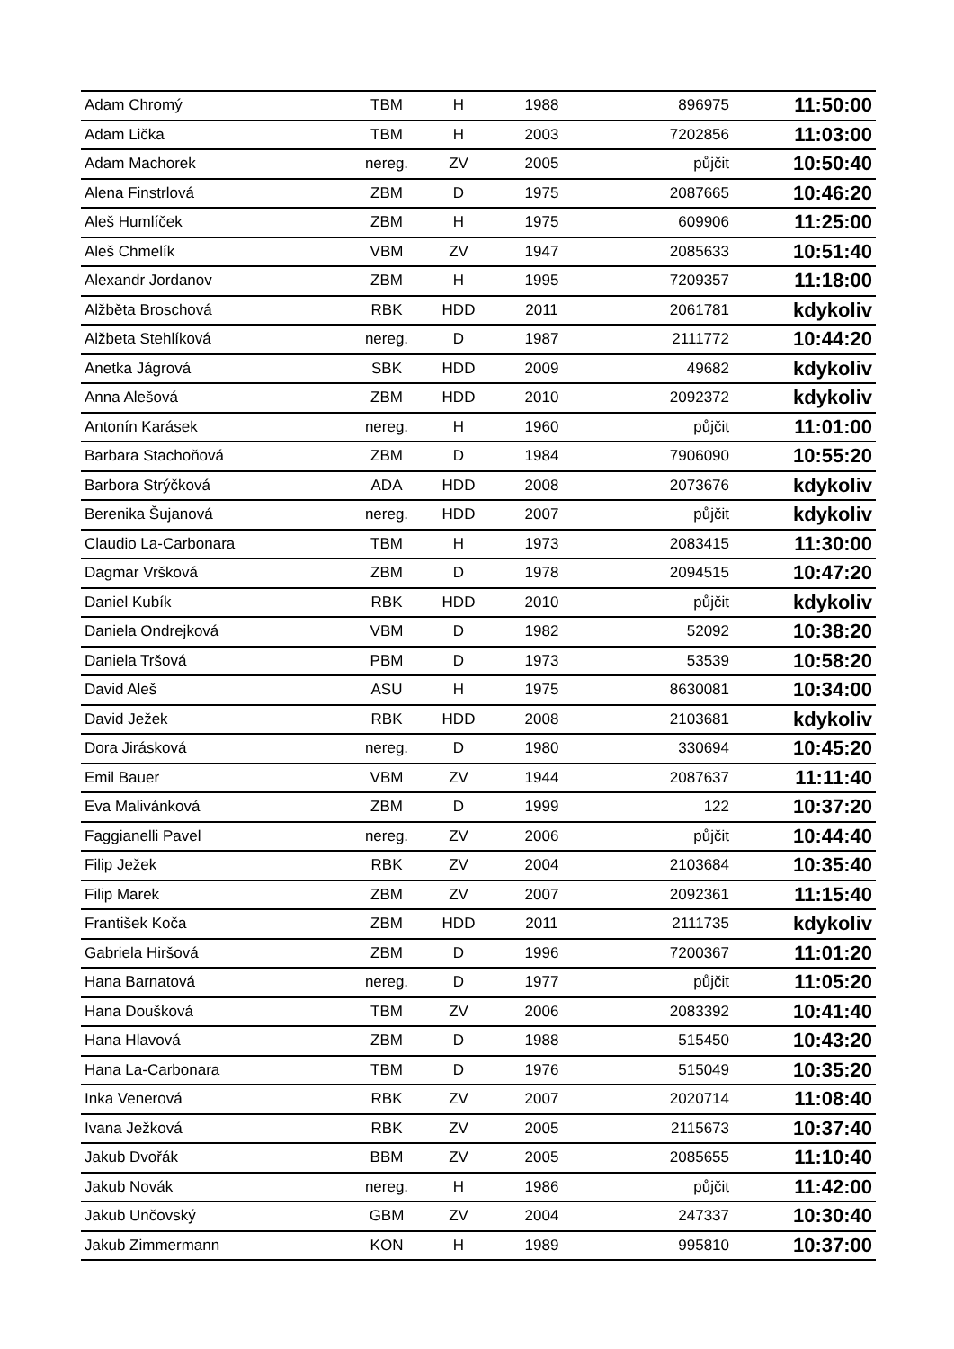| Adam Chromý | TBM | H | 1988 | 896975 | 11:50:00 |
| Adam Lička | TBM | H | 2003 | 7202856 | 11:03:00 |
| Adam Machorek | nereg. | ZV | 2005 | půjčit | 10:50:40 |
| Alena Finstrlová | ZBM | D | 1975 | 2087665 | 10:46:20 |
| Aleš Humlíček | ZBM | H | 1975 | 609906 | 11:25:00 |
| Aleš Chmelík | VBM | ZV | 1947 | 2085633 | 10:51:40 |
| Alexandr Jordanov | ZBM | H | 1995 | 7209357 | 11:18:00 |
| Alžběta Broschová | RBK | HDD | 2011 | 2061781 | kdykoliv |
| Alžbeta Stehlíková | nereg. | D | 1987 | 2111772 | 10:44:20 |
| Anetka Jágrová | SBK | HDD | 2009 | 49682 | kdykoliv |
| Anna Alešová | ZBM | HDD | 2010 | 2092372 | kdykoliv |
| Antonín Karásek | nereg. | H | 1960 | půjčit | 11:01:00 |
| Barbara Stachoňová | ZBM | D | 1984 | 7906090 | 10:55:20 |
| Barbora Strýčková | ADA | HDD | 2008 | 2073676 | kdykoliv |
| Berenika Šujanová | nereg. | HDD | 2007 | půjčit | kdykoliv |
| Claudio La-Carbonara | TBM | H | 1973 | 2083415 | 11:30:00 |
| Dagmar Vršková | ZBM | D | 1978 | 2094515 | 10:47:20 |
| Daniel Kubík | RBK | HDD | 2010 | půjčit | kdykoliv |
| Daniela Ondrejková | VBM | D | 1982 | 52092 | 10:38:20 |
| Daniela Tršová | PBM | D | 1973 | 53539 | 10:58:20 |
| David Aleš | ASU | H | 1975 | 8630081 | 10:34:00 |
| David Ježek | RBK | HDD | 2008 | 2103681 | kdykoliv |
| Dora Jirásková | nereg. | D | 1980 | 330694 | 10:45:20 |
| Emil Bauer | VBM | ZV | 1944 | 2087637 | 11:11:40 |
| Eva Malivánková | ZBM | D | 1999 | 122 | 10:37:20 |
| Faggianelli Pavel | nereg. | ZV | 2006 | půjčit | 10:44:40 |
| Filip Ježek | RBK | ZV | 2004 | 2103684 | 10:35:40 |
| Filip Marek | ZBM | ZV | 2007 | 2092361 | 11:15:40 |
| František Koča | ZBM | HDD | 2011 | 2111735 | kdykoliv |
| Gabriela Hiršová | ZBM | D | 1996 | 7200367 | 11:01:20 |
| Hana Barnatová | nereg. | D | 1977 | půjčit | 11:05:20 |
| Hana Doušková | TBM | ZV | 2006 | 2083392 | 10:41:40 |
| Hana Hlavová | ZBM | D | 1988 | 515450 | 10:43:20 |
| Hana La-Carbonara | TBM | D | 1976 | 515049 | 10:35:20 |
| Inka Venerová | RBK | ZV | 2007 | 2020714 | 11:08:40 |
| Ivana Ježková | RBK | ZV | 2005 | 2115673 | 10:37:40 |
| Jakub Dvořák | BBM | ZV | 2005 | 2085655 | 11:10:40 |
| Jakub Novák | nereg. | H | 1986 | půjčit | 11:42:00 |
| Jakub Unčovský | GBM | ZV | 2004 | 247337 | 10:30:40 |
| Jakub Zimmermann | KON | H | 1989 | 995810 | 10:37:00 |